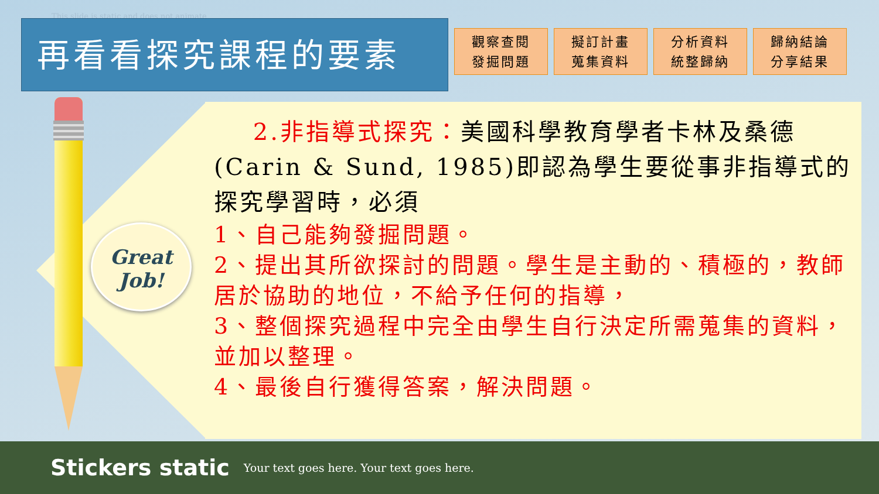This slide is static and does not animate
再看看探究課程的要素
觀察查閱
發掘問題
擬訂計畫
蒐集資料
分析資料
統整歸納
歸納結論
分享結果
Great
Job!
2.非指導式探究：美國科學教育學者卡林及桑德(Carin & Sund, 1985)即認為學生要從事非指導式的探究學習時，必須
1、自己能夠發掘問題。
2、提出其所欲探討的問題。學生是主動的、積極的，教師居於協助的地位，不給予任何的指導，
3、整個探究過程中完全由學生自行決定所需蒐集的資料，並加以整理。
4、最後自行獲得答案，解決問題。
Stickers static Your text goes here. Your text goes here.